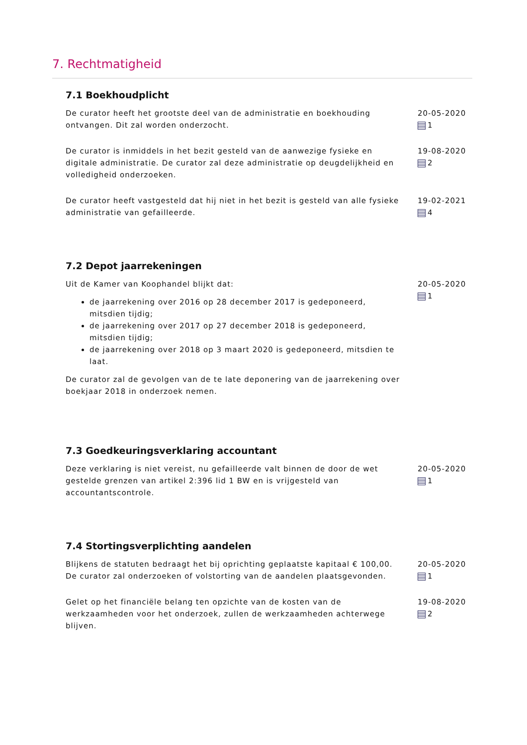7. Rechtmatigheid
7.1 Boekhoudplicht
De curator heeft het grootste deel van de administratie en boekhouding ontvangen. Dit zal worden onderzocht.
20-05-2020
1
De curator is inmiddels in het bezit gesteld van de aanwezige fysieke en digitale administratie. De curator zal deze administratie op deugdelijkheid en volledigheid onderzoeken.
19-08-2020
2
De curator heeft vastgesteld dat hij niet in het bezit is gesteld van alle fysieke administratie van gefailleerde.
19-02-2021
4
7.2 Depot jaarrekeningen
Uit de Kamer van Koophandel blijkt dat:
de jaarrekening over 2016 op 28 december 2017 is gedeponeerd, mitsdien tijdig;
de jaarrekening over 2017 op 27 december 2018 is gedeponeerd, mitsdien tijdig;
de jaarrekening over 2018 op 3 maart 2020 is gedeponeerd, mitsdien te laat.
De curator zal de gevolgen van de te late deponering van de jaarrekening over boekjaar 2018 in onderzoek nemen.
20-05-2020
1
7.3 Goedkeuringsverklaring accountant
Deze verklaring is niet vereist, nu gefailleerde valt binnen de door de wet gestelde grenzen van artikel 2:396 lid 1 BW en is vrijgesteld van accountantscontrole.
20-05-2020
1
7.4 Stortingsverplichting aandelen
Blijkens de statuten bedraagt het bij oprichting geplaatste kapitaal € 100,00. De curator zal onderzoeken of volstorting van de aandelen plaatsgevonden.
20-05-2020
1
Gelet op het financiële belang ten opzichte van de kosten van de werkzaamheden voor het onderzoek, zullen de werkzaamheden achterwege blijven.
19-08-2020
2